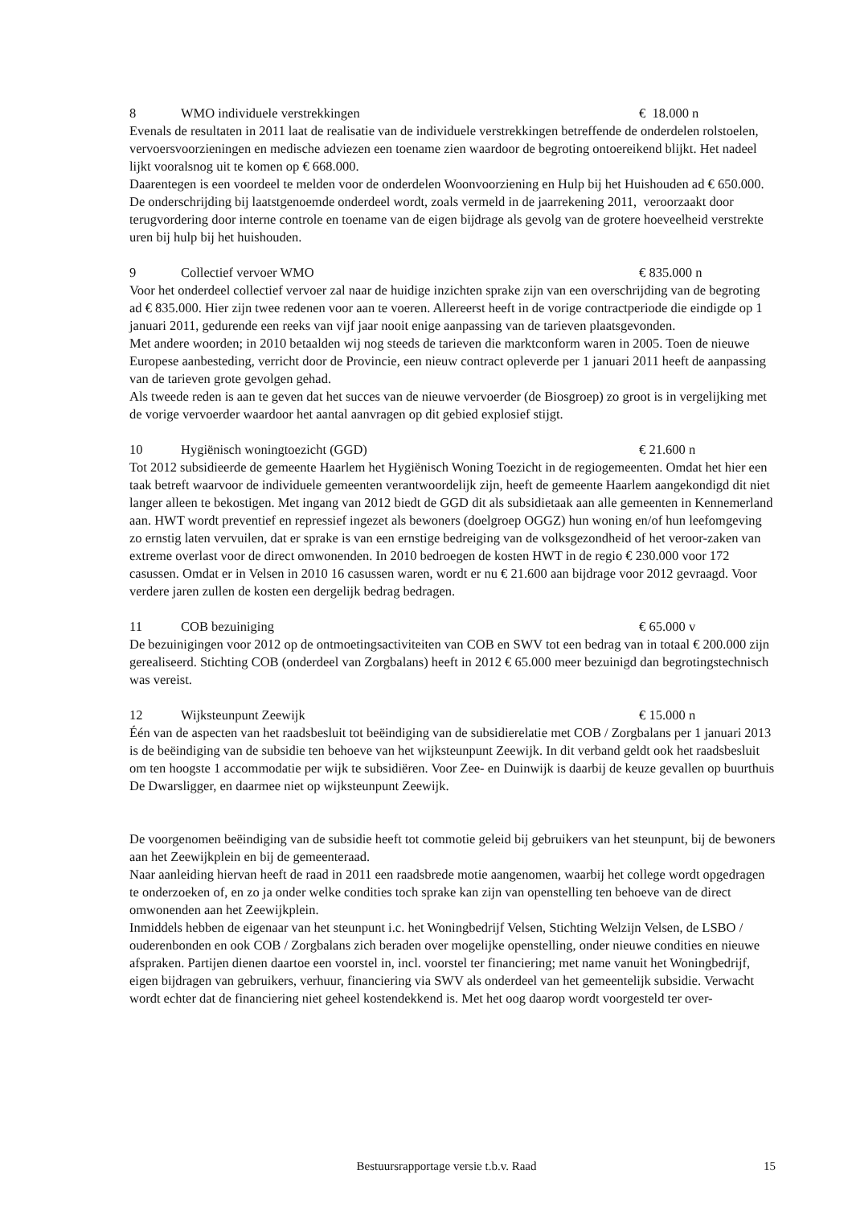8 WMO individuele verstrekkingen € 18.000 n
Evenals de resultaten in 2011 laat de realisatie van de individuele verstrekkingen betreffende de onderdelen rolstoelen, vervoersvoorzieningen en medische adviezen een toename zien waardoor de begroting ontoereikend blijkt. Het nadeel lijkt vooralsnog uit te komen op € 668.000.
Daarentegen is een voordeel te melden voor de onderdelen Woonvoorziening en Hulp bij het Huishouden ad € 650.000. De onderschrijding bij laatstgenoemde onderdeel wordt, zoals vermeld in de jaarrekening 2011, veroorzaakt door terugvordering door interne controle en toename van de eigen bijdrage als gevolg van de grotere hoeveelheid verstrekte uren bij hulp bij het huishouden.
9 Collectief vervoer WMO € 835.000 n
Voor het onderdeel collectief vervoer zal naar de huidige inzichten sprake zijn van een overschrijding van de begroting ad € 835.000. Hier zijn twee redenen voor aan te voeren. Allereerst heeft in de vorige contractperiode die eindigde op 1 januari 2011, gedurende een reeks van vijf jaar nooit enige aanpassing van de tarieven plaatsgevonden.
Met andere woorden; in 2010 betaalden wij nog steeds de tarieven die marktconform waren in 2005. Toen de nieuwe Europese aanbesteding, verricht door de Provincie, een nieuw contract opleverde per 1 januari 2011 heeft de aanpassing van de tarieven grote gevolgen gehad.
Als tweede reden is aan te geven dat het succes van de nieuwe vervoerder (de Biosgroep) zo groot is in vergelijking met de vorige vervoerder waardoor het aantal aanvragen op dit gebied explosief stijgt.
10 Hygiënisch woningtoezicht (GGD) € 21.600 n
Tot 2012 subsidieerde de gemeente Haarlem het Hygiënisch Woning Toezicht in de regiogemeenten. Omdat het hier een taak betreft waarvoor de individuele gemeenten verantwoordelijk zijn, heeft de gemeente Haarlem aangekondigd dit niet langer alleen te bekostigen. Met ingang van 2012 biedt de GGD dit als subsidietaak aan alle gemeenten in Kennemerland aan. HWT wordt preventief en repressief ingezet als bewoners (doelgroep OGGZ) hun woning en/of hun leefomgeving zo ernstig laten vervuilen, dat er sprake is van een ernstige bedreiging van de volksgezondheid of het veroor-zaken van extreme overlast voor de direct omwonenden. In 2010 bedroegen de kosten HWT in de regio € 230.000 voor 172 casussen. Omdat er in Velsen in 2010 16 casussen waren, wordt er nu € 21.600 aan bijdrage voor 2012 gevraagd. Voor verdere jaren zullen de kosten een dergelijk bedrag bedragen.
11 COB bezuiniging € 65.000 v
De bezuinigingen voor 2012 op de ontmoetingsactiviteiten van COB en SWV tot een bedrag van in totaal € 200.000 zijn gerealiseerd. Stichting COB (onderdeel van Zorgbalans) heeft in 2012 € 65.000 meer bezuinigd dan begrotingstechnisch was vereist.
12 Wijksteunpunt Zeewijk € 15.000 n
Één van de aspecten van het raadsbesluit tot beëindiging van de subsidierelatie met COB / Zorgbalans per 1 januari 2013 is de beëindiging van de subsidie ten behoeve van het wijksteunpunt Zeewijk. In dit verband geldt ook het raadsbesluit om ten hoogste 1 accommodatie per wijk te subsidiëren. Voor Zee- en Duinwijk is daarbij de keuze gevallen op buurthuis De Dwarsligger, en daarmee niet op wijksteunpunt Zeewijk.
De voorgenomen beëindiging van de subsidie heeft tot commotie geleid bij gebruikers van het steunpunt, bij de bewoners aan het Zeewijkplein en bij de gemeenteraad.
Naar aanleiding hiervan heeft de raad in 2011 een raadsbrede motie aangenomen, waarbij het college wordt opgedragen te onderzoeken of, en zo ja onder welke condities toch sprake kan zijn van openstelling ten behoeve van de direct omwonenden aan het Zeewijkplein.
Inmiddels hebben de eigenaar van het steunpunt i.c. het Woningbedrijf Velsen, Stichting Welzijn Velsen, de LSBO / ouderenbonden en ook COB / Zorgbalans zich beraden over mogelijke openstelling, onder nieuwe condities en nieuwe afspraken. Partijen dienen daartoe een voorstel in, incl. voorstel ter financiering; met name vanuit het Woningbedrijf, eigen bijdragen van gebruikers, verhuur, financiering via SWV als onderdeel van het gemeentelijk subsidie. Verwacht wordt echter dat de financiering niet geheel kostendekkend is. Met het oog daarop wordt voorgesteld ter over-
Bestuursrapportage versie t.b.v. Raad 15